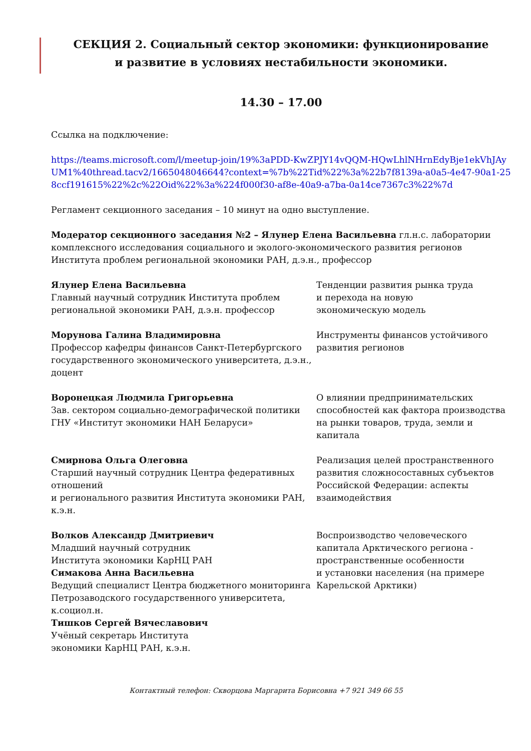СЕКЦИЯ 2. Социальный сектор экономики: функционирование
и развитие в условиях нестабильности экономики.
14.30 – 17.00
Ссылка на подключение:
https://teams.microsoft.com/l/meetup-join/19%3aPDD-KwZPJY14vQQM-HQwLhlNHrnEdyBje1ekVhJAyUM1%40thread.tacv2/1665048046644?context=%7b%22Tid%22%3a%22b7f8139a-a0a5-4e47-90a1-258ccf191615%22%2c%22Oid%22%3a%224f000f30-af8e-40a9-a7ba-0a14ce7367c3%22%7d
Регламент секционного заседания – 10 минут на одно выступление.
Модератор секционного заседания №2 – Ялунер Елена Васильевна гл.н.с. лаборатории комплексного исследования социального и эколого-экономического развития регионов Института проблем региональной экономики РАН, д.э.н., профессор
Ялунер Елена Васильевна
Главный научный сотрудник Института проблем региональной экономики РАН, д.э.н. профессор
Тенденции развития рынка труда
и перехода на новую
экономическую модель
Морунова Галина Владимировна
Профессор кафедры финансов Санкт-Петербургского государственного экономического университета, д.э.н., доцент
Инструменты финансов устойчивого развития регионов
Воронецкая Людмила Григорьевна
Зав. сектором социально-демографической политики ГНУ «Институт экономики НАН Беларуси»
О влиянии предпринимательских способностей как фактора производства на рынки товаров, труда, земли и капитала
Смирнова Ольга Олеговна
Старший научный сотрудник Центра федеративных отношений
и регионального развития Института экономики РАН, к.э.н.
Реализация целей пространственного развития сложносоставных субъектов Российской Федерации: аспекты взаимодействия
Волков Александр Дмитриевич
Младший научный сотрудник
Института экономики КарНЦ РАН
Симакова Анна Васильевна
Ведущий специалист Центра бюджетного мониторинга Петрозаводского государственного университета, к.социол.н.
Тишков Сергей Вячеславович
Учёный секретарь Института
экономики КарНЦ РАН, к.э.н.
Воспроизводство человеческого капитала Арктического региона - пространственные особенности
и установки населения (на примере Карельской Арктики)
Контактный телефон: Скворцова Маргарита Борисовна +7 921 349 66 55